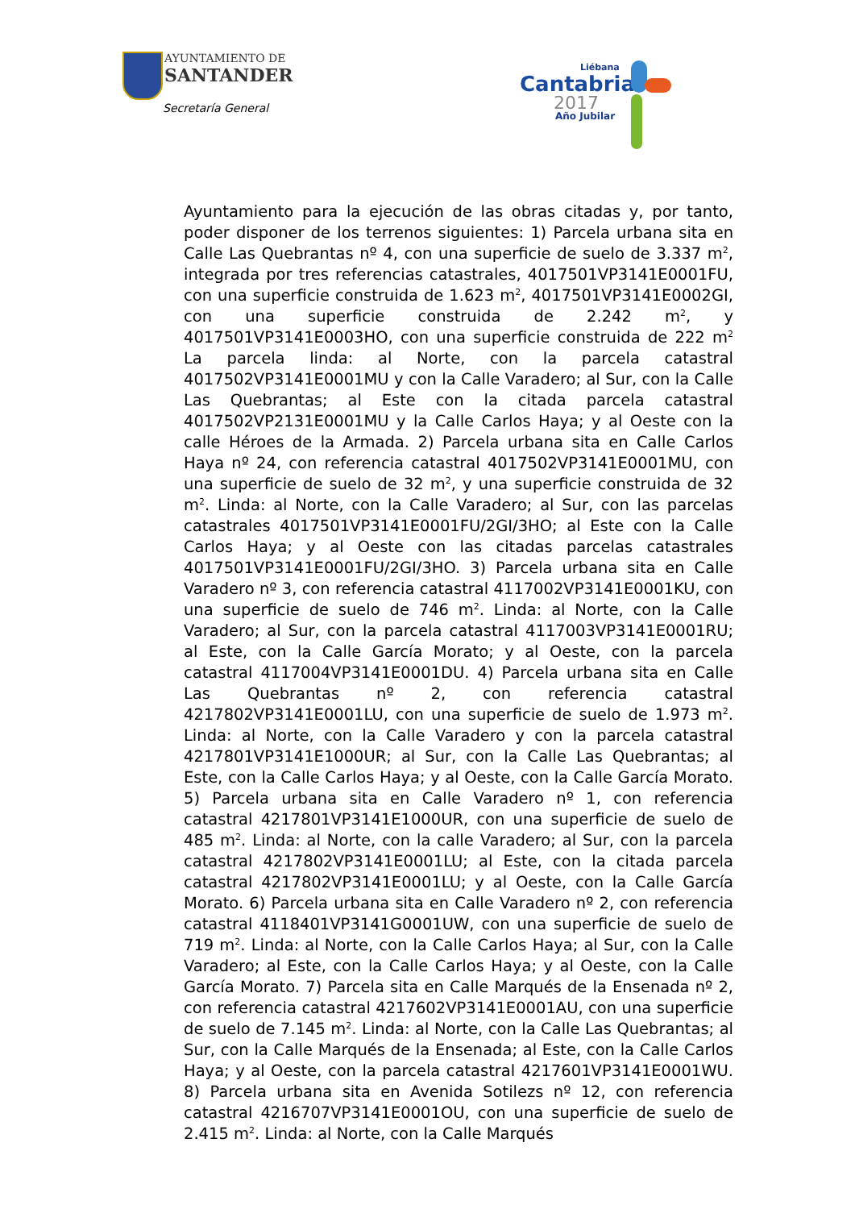AYUNTAMIENTO DE
SANTANDER
Secretaría General
Liébana
Cantabria
2017
Año Jubilar
Ayuntamiento para la ejecución de las obras citadas y, por tanto, poder disponer de los terrenos siguientes: 1) Parcela urbana sita en Calle Las Quebrantas nº 4, con una superficie de suelo de 3.337 m<sup>2</sup>, integrada por tres referencias catastrales, 4017501VP3141E0001FU, con una superficie construida de 1.623 m<sup>2</sup>, 4017501VP3141E0002GI, con una superficie construida de 2.242 m<sup>2</sup>, y 4017501VP3141E0003HO, con una superficie construida de 222 m<sup>2</sup> La parcela linda: al Norte, con la parcela catastral 4017502VP3141E0001MU y con la Calle Varadero; al Sur, con la Calle Las Quebrantas; al Este con la citada parcela catastral 4017502VP2131E0001MU y la Calle Carlos Haya; y al Oeste con la calle Héroes de la Armada. 2) Parcela urbana sita en Calle Carlos Haya nº 24, con referencia catastral 4017502VP3141E0001MU, con una superficie de suelo de 32 m<sup>2</sup>, y una superficie construida de 32 m<sup>2</sup>. Linda: al Norte, con la Calle Varadero; al Sur, con las parcelas catastrales 4017501VP3141E0001FU/2GI/3HO; al Este con la Calle Carlos Haya; y al Oeste con las citadas parcelas catastrales 4017501VP3141E0001FU/2GI/3HO. 3) Parcela urbana sita en Calle Varadero nº 3, con referencia catastral 4117002VP3141E0001KU, con una superficie de suelo de 746 m<sup>2</sup>. Linda: al Norte, con la Calle Varadero; al Sur, con la parcela catastral 4117003VP3141E0001RU; al Este, con la Calle García Morato; y al Oeste, con la parcela catastral 4117004VP3141E0001DU. 4) Parcela urbana sita en Calle Las Quebrantas nº 2, con referencia catastral 4217802VP3141E0001LU, con una superficie de suelo de 1.973 m<sup>2</sup>. Linda: al Norte, con la Calle Varadero y con la parcela catastral 4217801VP3141E1000UR; al Sur, con la Calle Las Quebrantas; al Este, con la Calle Carlos Haya; y al Oeste, con la Calle García Morato. 5) Parcela urbana sita en Calle Varadero nº 1, con referencia catastral 4217801VP3141E1000UR, con una superficie de suelo de 485 m<sup>2</sup>. Linda: al Norte, con la calle Varadero; al Sur, con la parcela catastral 4217802VP3141E0001LU; al Este, con la citada parcela catastral 4217802VP3141E0001LU; y al Oeste, con la Calle García Morato. 6) Parcela urbana sita en Calle Varadero nº 2, con referencia catastral 4118401VP3141G0001UW, con una superficie de suelo de 719 m<sup>2</sup>. Linda: al Norte, con la Calle Carlos Haya; al Sur, con la Calle Varadero; al Este, con la Calle Carlos Haya; y al Oeste, con la Calle García Morato. 7) Parcela sita en Calle Marqués de la Ensenada nº 2, con referencia catastral 4217602VP3141E0001AU, con una superficie de suelo de 7.145 m<sup>2</sup>. Linda: al Norte, con la Calle Las Quebrantas; al Sur, con la Calle Marqués de la Ensenada; al Este, con la Calle Carlos Haya; y al Oeste, con la parcela catastral 4217601VP3141E0001WU. 8) Parcela urbana sita en Avenida Sotilezs nº 12, con referencia catastral 4216707VP3141E0001OU, con una superficie de suelo de 2.415 m<sup>2</sup>. Linda: al Norte, con la Calle Marqués